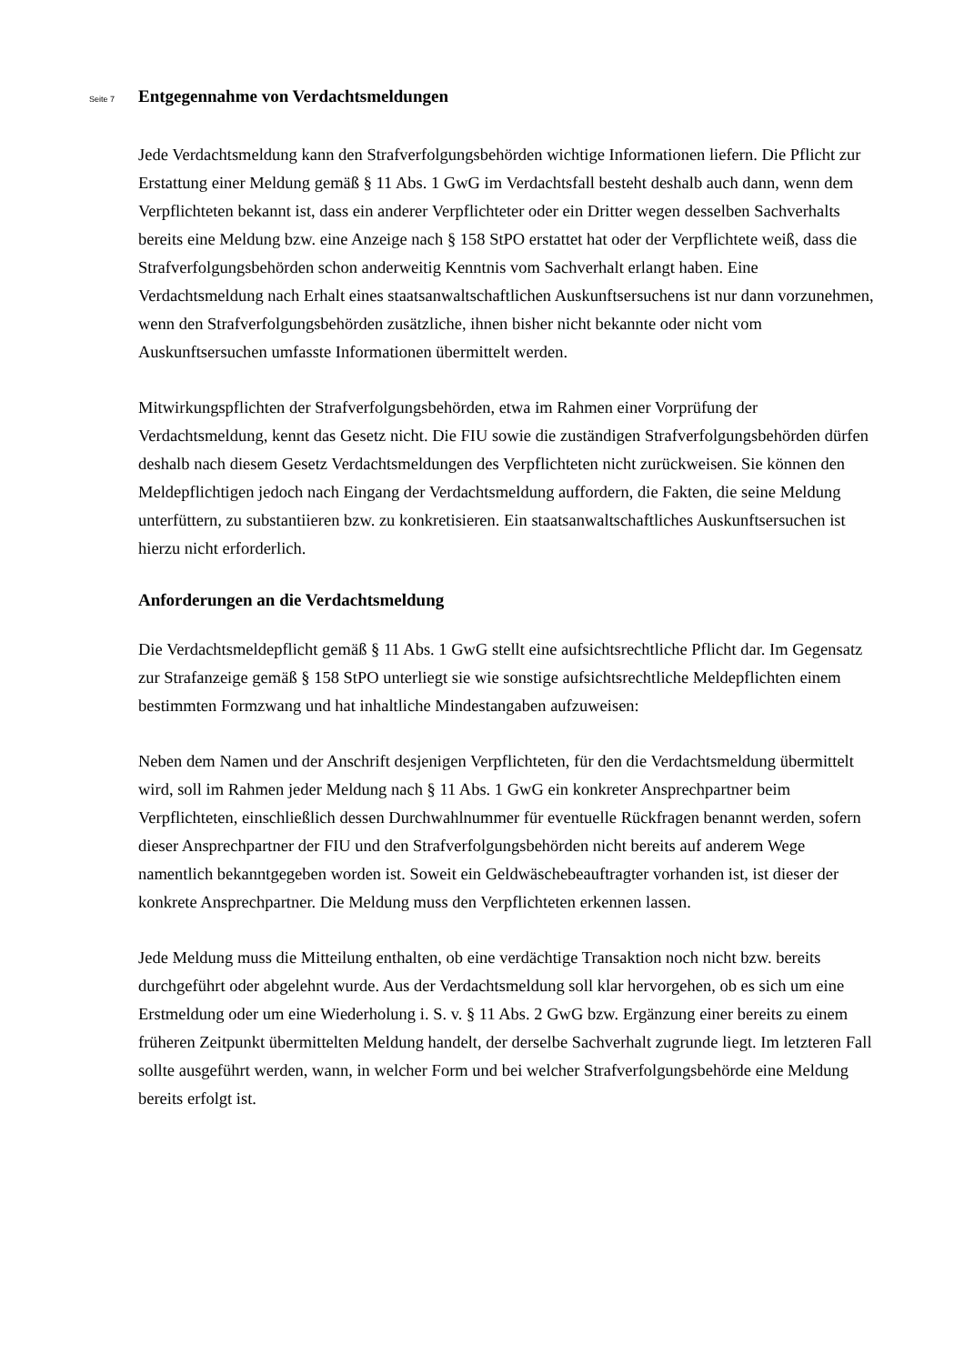Seite 7
Entgegennahme von Verdachtsmeldungen
Jede Verdachtsmeldung kann den Strafverfolgungsbehörden wichtige Informationen liefern. Die Pflicht zur Erstattung einer Meldung gemäß § 11 Abs. 1 GwG im Verdachtsfall besteht deshalb auch dann, wenn dem Verpflichteten bekannt ist, dass ein anderer Verpflichteter oder ein Dritter wegen desselben Sachverhalts bereits eine Meldung bzw. eine Anzeige nach § 158 StPO erstattet hat oder der Verpflichtete weiß, dass die Strafverfolgungsbehörden schon anderweitig Kenntnis vom Sachverhalt erlangt haben. Eine Verdachtsmeldung nach Erhalt eines staatsanwaltschaftlichen Auskunftsersuchens ist nur dann vorzunehmen, wenn den Strafverfolgungsbehörden zusätzliche, ihnen bisher nicht bekannte oder nicht vom Auskunftsersuchen umfasste Informationen übermittelt werden.
Mitwirkungspflichten der Strafverfolgungsbehörden, etwa im Rahmen einer Vorprüfung der Verdachtsmeldung, kennt das Gesetz nicht. Die FIU sowie die zuständigen Strafverfolgungsbehörden dürfen deshalb nach diesem Gesetz Verdachtsmeldungen des Verpflichteten nicht zurückweisen. Sie können den Meldepflichtigen jedoch nach Eingang der Verdachtsmeldung auffordern, die Fakten, die seine Meldung unterfüttern, zu substantiieren bzw. zu konkretisieren. Ein staatsanwaltschaftliches Auskunftsersuchen ist hierzu nicht erforderlich.
Anforderungen an die Verdachtsmeldung
Die Verdachtsmeldepflicht gemäß § 11 Abs. 1 GwG stellt eine aufsichtsrechtliche Pflicht dar. Im Gegensatz zur Strafanzeige gemäß § 158 StPO unterliegt sie wie sonstige aufsichtsrechtliche Meldepflichten einem bestimmten Formzwang und hat inhaltliche Mindestangaben aufzuweisen:
Neben dem Namen und der Anschrift desjenigen Verpflichteten, für den die Verdachtsmeldung übermittelt wird, soll im Rahmen jeder Meldung nach § 11 Abs. 1 GwG ein konkreter Ansprechpartner beim Verpflichteten, einschließlich dessen Durchwahlnummer für eventuelle Rückfragen benannt werden, sofern dieser Ansprechpartner der FIU und den Strafverfolgungsbehörden nicht bereits auf anderem Wege namentlich bekanntgegeben worden ist. Soweit ein Geldwäschebeauftragter vorhanden ist, ist dieser der konkrete Ansprechpartner. Die Meldung muss den Verpflichteten erkennen lassen.
Jede Meldung muss die Mitteilung enthalten, ob eine verdächtige Transaktion noch nicht bzw. bereits durchgeführt oder abgelehnt wurde. Aus der Verdachtsmeldung soll klar hervorgehen, ob es sich um eine Erstmeldung oder um eine Wiederholung i. S. v. § 11 Abs. 2 GwG bzw. Ergänzung einer bereits zu einem früheren Zeitpunkt übermittelten Meldung handelt, der derselbe Sachverhalt zugrunde liegt. Im letzteren Fall sollte ausgeführt werden, wann, in welcher Form und bei welcher Strafverfolgungsbehörde eine Meldung bereits erfolgt ist.